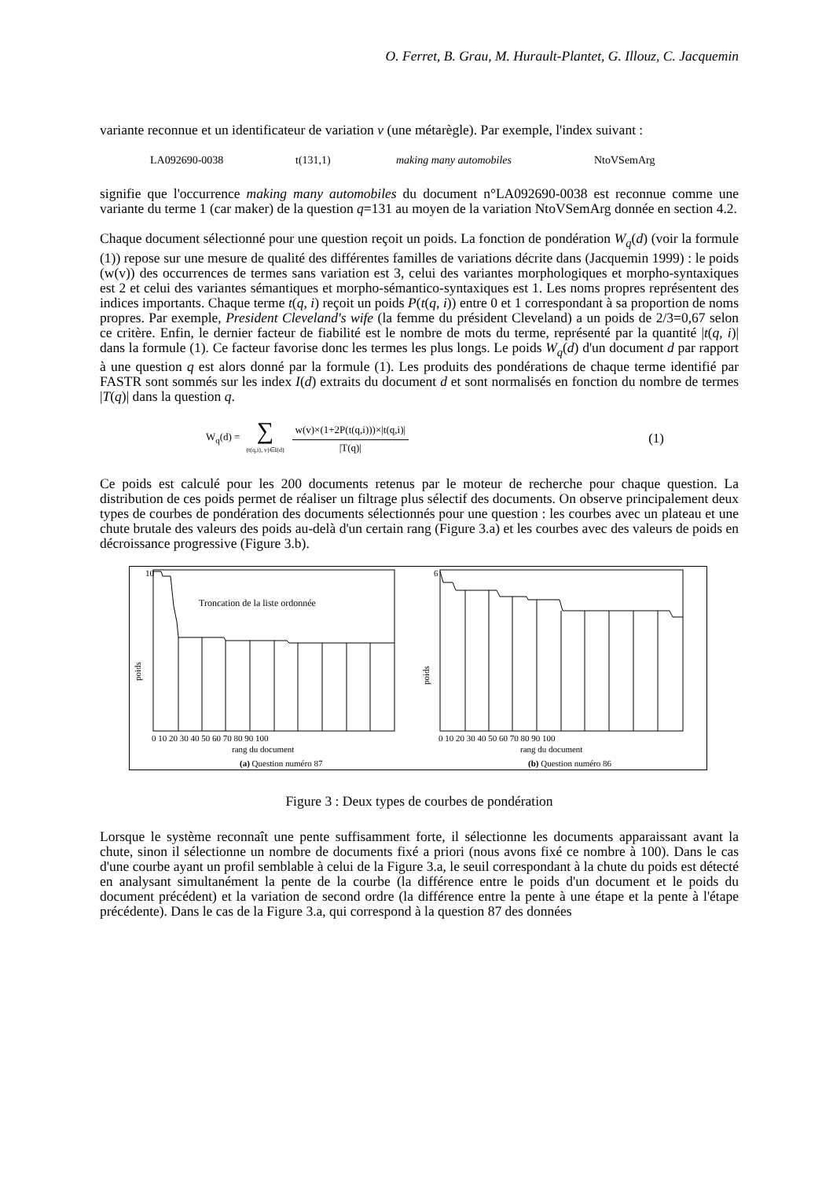O. Ferret, B. Grau, M. Hurault-Plantet, G. Illouz, C. Jacquemin
variante reconnue et un identificateur de variation v (une métarègle). Par exemple, l'index suivant :
LA092690-0038 t(131,1) making many automobiles NtoVSemArg
signifie que l'occurrence making many automobiles du document n°LA092690-0038 est reconnue comme une variante du terme 1 (car maker) de la question q=131 au moyen de la variation NtoVSemArg donnée en section 4.2.
Chaque document sélectionné pour une question reçoit un poids. La fonction de pondération W<sub>q</sub>(d) (voir la formule (1)) repose sur une mesure de qualité des différentes familles de variations décrite dans (Jacquemin 1999) : le poids (w(v)) des occurrences de termes sans variation est 3, celui des variantes morphologiques et morpho-syntaxiques est 2 et celui des variantes sémantiques et morpho-sémantico-syntaxiques est 1. Les noms propres représentent des indices importants. Chaque terme t(q, i) reçoit un poids P(t(q, i)) entre 0 et 1 correspondant à sa proportion de noms propres. Par exemple, President Cleveland's wife (la femme du président Cleveland) a un poids de 2/3=0,67 selon ce critère. Enfin, le dernier facteur de fiabilité est le nombre de mots du terme, représenté par la quantité |t(q, i)| dans la formule (1). Ce facteur favorise donc les termes les plus longs. Le poids W<sub>q</sub>(d) d'un document d par rapport à une question q est alors donné par la formule (1). Les produits des pondérations de chaque terme identifié par FASTR sont sommés sur les index I(d) extraits du document d et sont normalisés en fonction du nombre de termes |T(q)| dans la question q.
W<sub>q</sub>(d) = ∑ (t(q,i), v)∈I(d) w(v)×(1+2P(t(q,i)))×|t(q,i)| |T(q)| (1)
Ce poids est calculé pour les 200 documents retenus par le moteur de recherche pour chaque question. La distribution de ces poids permet de réaliser un filtrage plus sélectif des documents. On observe principalement deux types de courbes de pondération des documents sélectionnés pour une question : les courbes avec un plateau et une chute brutale des valeurs des poids au-delà d'un certain rang (Figure 3.a) et les courbes avec des valeurs de poids en décroissance progressive (Figure 3.b).
10
poids
Troncation de la liste ordonnée
0 10 20 30 40 50 60 70 80 90 100
rang du document
(a) Question numéro 87
6
poids
0 10 20 30 40 50 60 70 80 90 100
rang du document
(b) Question numéro 86
Figure 3 : Deux types de courbes de pondération
Lorsque le système reconnaît une pente suffisamment forte, il sélectionne les documents apparaissant avant la chute, sinon il sélectionne un nombre de documents fixé a priori (nous avons fixé ce nombre à 100). Dans le cas d'une courbe ayant un profil semblable à celui de la Figure 3.a, le seuil correspondant à la chute du poids est détecté en analysant simultanément la pente de la courbe (la différence entre le poids d'un document et le poids du document précédent) et la variation de second ordre (la différence entre la pente à une étape et la pente à l'étape précédente). Dans le cas de la Figure 3.a, qui correspond à la question 87 des données